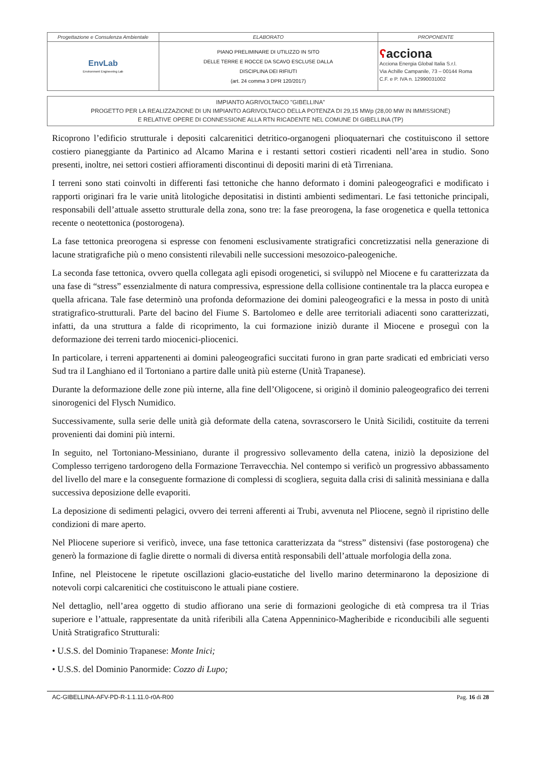| Progettazione e Consulenza Ambientale | ELABORATO | PROPONENTE |
| EnvLab Environment Engineering Lab | PIANO PRELIMINARE DI UTILIZZO IN SITO DELLE TERRE E ROCCE DA SCAVO ESCLUSE DALLA DISCIPLINA DEI RIFIUTI (art. 24 comma 3 DPR 120/2017) | ʕ acciona Acciona Energia Global Italia S.r.l. Via Achille Campanile, 73 – 00144 Roma C.F. e P. IVA n. 12990031002 |
IMPIANTO AGRIVOLTAICO "GIBELLINA"
PROGETTO PER LA REALIZZAZIONE DI UN IMPIANTO AGRIVOLTAICO DELLA POTENZA DI 29,15 MWp (28,00 MW IN IMMISSIONE)
E RELATIVE OPERE DI CONNESSIONE ALLA RTN RICADENTE NEL COMUNE DI GIBELLINA (TP)
Ricoprono l’edificio strutturale i depositi calcarenitici detritico-organogeni plioquaternari che costituiscono il settore costiero pianeggiante da Partinico ad Alcamo Marina e i restanti settori costieri ricadenti nell’area in studio. Sono presenti, inoltre, nei settori costieri affioramenti discontinui di depositi marini di età Tirreniana.
I terreni sono stati coinvolti in differenti fasi tettoniche che hanno deformato i domini paleogeografici e modificato i rapporti originari fra le varie unità litologiche depositatisi in distinti ambienti sedimentari. Le fasi tettoniche principali, responsabili dell’attuale assetto strutturale della zona, sono tre: la fase preorogena, la fase orogenetica e quella tettonica recente o neotettonica (postorogena).
La fase tettonica preorogena si espresse con fenomeni esclusivamente stratigrafici concretizzatisi nella generazione di lacune stratigrafiche più o meno consistenti rilevabili nelle successioni mesozoico-paleogeniche.
La seconda fase tettonica, ovvero quella collegata agli episodi orogenetici, si sviluppò nel Miocene e fu caratterizzata da una fase di “stress” essenzialmente di natura compressiva, espressione della collisione continentale tra la placca europea e quella africana. Tale fase determinò una profonda deformazione dei domini paleogeografici e la messa in posto di unità stratigrafico-strutturali. Parte del bacino del Fiume S. Bartolomeo e delle aree territoriali adiacenti sono caratterizzati, infatti, da una struttura a falde di ricoprimento, la cui formazione iniziò durante il Miocene e proseguì con la deformazione dei terreni tardo miocenici-pliocenici.
In particolare, i terreni appartenenti ai domini paleogeografici succitati furono in gran parte sradicati ed embriciati verso Sud tra il Langhiano ed il Tortoniano a partire dalle unità più esterne (Unità Trapanese).
Durante la deformazione delle zone più interne, alla fine dell’Oligocene, si originò il dominio paleogeografico dei terreni sinorogenici del Flysch Numidico.
Successivamente, sulla serie delle unità già deformate della catena, sovrascorsero le Unità Sicilidi, costituite da terreni provenienti dai domini più interni.
In seguito, nel Tortoniano-Messiniano, durante il progressivo sollevamento della catena, iniziò la deposizione del Complesso terrigeno tardorogeno della Formazione Terravecchia. Nel contempo si verificò un progressivo abbassamento del livello del mare e la conseguente formazione di complessi di scogliera, seguita dalla crisi di salinità messiniana e dalla successiva deposizione delle evaporiti.
La deposizione di sedimenti pelagici, ovvero dei terreni afferenti ai Trubi, avvenuta nel Pliocene, segnò il ripristino delle condizioni di mare aperto.
Nel Pliocene superiore si verificò, invece, una fase tettonica caratterizzata da “stress” distensivi (fase postorogena) che generò la formazione di faglie dirette o normali di diversa entità responsabili dell’attuale morfologia della zona.
Infine, nel Pleistocene le ripetute oscillazioni glacio-eustatiche del livello marino determinarono la deposizione di notevoli corpi calcarenitici che costituiscono le attuali piane costiere.
Nel dettaglio, nell’area oggetto di studio affiorano una serie di formazioni geologiche di età compresa tra il Trias superiore e l’attuale, rappresentate da unità riferibili alla Catena Appenninico-Magheribide e riconducibili alle seguenti Unità Stratigrafico Strutturali:
• U.S.S. del Dominio Trapanese: Monte Inici;
• U.S.S. del Dominio Panormide: Cozzo di Lupo;
AC-GIBELLINA-AFV-PD-R-1.1.11.0-r0A-R00 Pag. 16 di 28